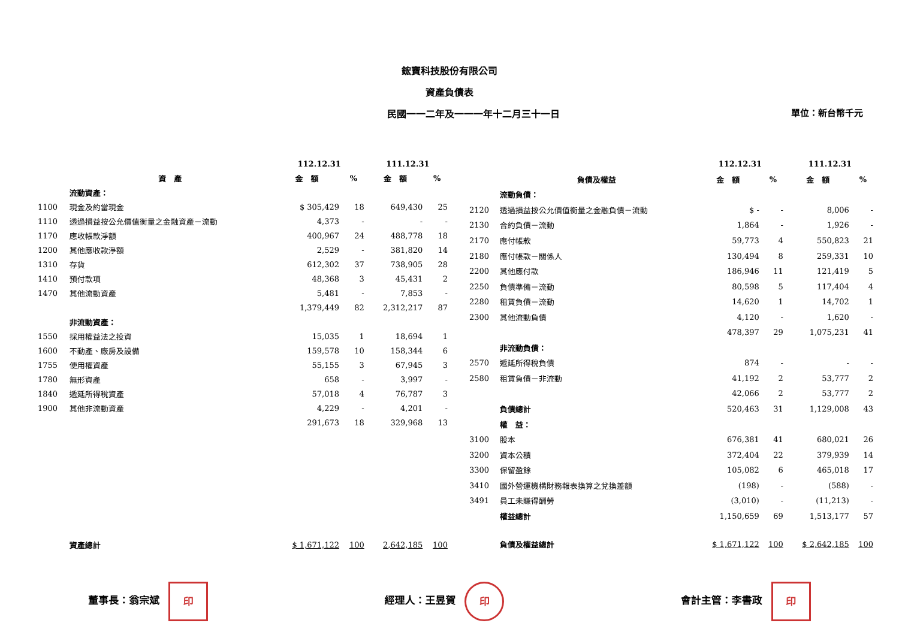鋐寶科技股份有限公司
資產負債表
民國一一二年及一一一年十二月三十一日 單位：新台幣千元
| | | 112.12.31 | | 111.12.31 | |
| --- | --- | --- | --- | --- | --- |
| | 資 產 | 金 額 | % | 金 額 | % |
| | 流動資產： | | | | |
| 1100 | 現金及約當現金 | $ 305,429 | 18 | 649,430 | 25 |
| 1110 | 透過損益按公允價值衡量之金融資產－流動 | 4,373 | - | - | - |
| 1170 | 應收帳款淨額 | 400,967 | 24 | 488,778 | 18 |
| 1200 | 其他應收款淨額 | 2,529 | - | 381,820 | 14 |
| 1310 | 存貨 | 612,302 | 37 | 738,905 | 28 |
| 1410 | 預付款項 | 48,368 | 3 | 45,431 | 2 |
| 1470 | 其他流動資產 | 5,481 | - | 7,853 | - |
| | | 1,379,449 | 82 | 2,312,217 | 87 |
| | 非流動資產： | | | | |
| 1550 | 採用權益法之投資 | 15,035 | 1 | 18,694 | 1 |
| 1600 | 不動產、廠房及設備 | 159,578 | 10 | 158,344 | 6 |
| 1755 | 使用權資產 | 55,155 | 3 | 67,945 | 3 |
| 1780 | 無形資產 | 658 | - | 3,997 | - |
| 1840 | 遞延所得稅資產 | 57,018 | 4 | 76,787 | 3 |
| 1900 | 其他非流動資產 | 4,229 | - | 4,201 | - |
| | | 291,673 | 18 | 329,968 | 13 |
| | 資產總計 | $ 1,671,122 | 100 | 2,642,185 | 100 |
| | | 112.12.31 | | 111.12.31 | |
| --- | --- | --- | --- | --- | --- |
| | 負債及權益 | 金 額 | % | 金 額 | % |
| | 流動負債： | | | | |
| 2120 | 透過損益按公允價值衡量之金融負債－流動 | $ - | - | 8,006 | - |
| 2130 | 合約負債－流動 | 1,864 | - | 1,926 | - |
| 2170 | 應付帳款 | 59,773 | 4 | 550,823 | 21 |
| 2180 | 應付帳款－關係人 | 130,494 | 8 | 259,331 | 10 |
| 2200 | 其他應付款 | 186,946 | 11 | 121,419 | 5 |
| 2250 | 負債準備－流動 | 80,598 | 5 | 117,404 | 4 |
| 2280 | 租賃負債－流動 | 14,620 | 1 | 14,702 | 1 |
| 2300 | 其他流動負債 | 4,120 | - | 1,620 | - |
| | | 478,397 | 29 | 1,075,231 | 41 |
| | 非流動負債： | | | | |
| 2570 | 遞延所得稅負債 | 874 | - | - | - |
| 2580 | 租賃負債－非流動 | 41,192 | 2 | 53,777 | 2 |
| | | 42,066 | 2 | 53,777 | 2 |
| | 負債總計 | 520,463 | 31 | 1,129,008 | 43 |
| | 權 益： | | | | |
| 3100 | 股本 | 676,381 | 41 | 680,021 | 26 |
| 3200 | 資本公積 | 372,404 | 22 | 379,939 | 14 |
| 3300 | 保留盈餘 | 105,082 | 6 | 465,018 | 17 |
| 3410 | 國外營運機構財務報表換算之兌換差額 | (198) | - | (588) | - |
| 3491 | 員工未賺得酬勞 | (3,010) | - | (11,213) | - |
| | 權益總計 | 1,150,659 | 69 | 1,513,177 | 57 |
| | 負債及權益總計 | $ 1,671,122 | 100 | $ 2,642,185 | 100 |
董事長：翁宗斌 印
經理人：王昱賀 印
會計主管：李書政 印